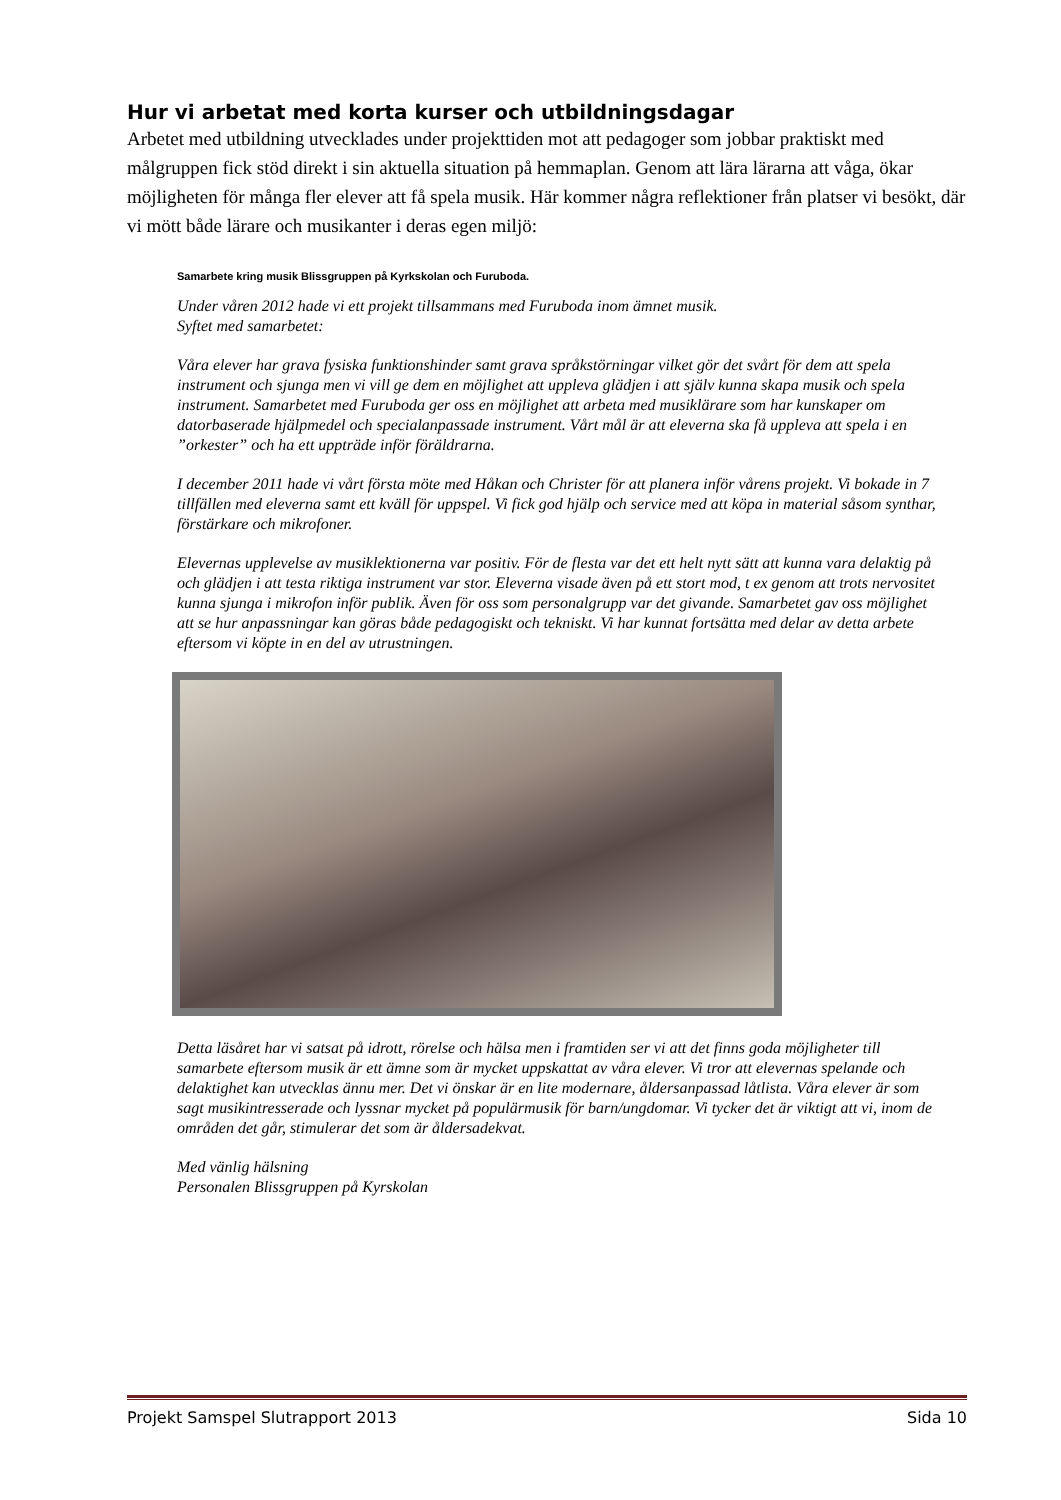Hur vi arbetat med korta kurser och utbildningsdagar
Arbetet med utbildning utvecklades under projekttiden mot att pedagoger som jobbar praktiskt med målgruppen fick stöd direkt i sin aktuella situation på hemmaplan. Genom att lära lärarna att våga, ökar möjligheten för många fler elever att få spela musik. Här kommer några reflektioner från platser vi besökt, där vi mött både lärare och musikanter i deras egen miljö:
Samarbete kring musik Blissgruppen på Kyrkskolan och Furuboda.
Under våren 2012 hade vi ett projekt tillsammans med Furuboda inom ämnet musik.
Syftet med samarbetet:
Våra elever har grava fysiska funktionshinder samt grava språkstörningar vilket gör det svårt för dem att spela instrument och sjunga men vi vill ge dem en möjlighet att uppleva glädjen i att själv kunna skapa musik och spela instrument. Samarbetet med Furuboda ger oss en möjlighet att arbeta med musiklärare som har kunskaper om datorbaserade hjälpmedel och specialanpassade instrument. Vårt mål är att eleverna ska få uppleva att spela i en ”orkester” och ha ett uppträde inför föräldrarna.
I december 2011 hade vi vårt första möte med Håkan och Christer för att planera inför vårens projekt. Vi bokade in 7 tillfällen med eleverna samt ett kväll för uppspel. Vi fick god hjälp och service med att köpa in material såsom synthar, förstärkare och mikrofoner.
Elevernas upplevelse av musiklektionerna var positiv. För de flesta var det ett helt nytt sätt att kunna vara delaktig på och glädjen i att testa riktiga instrument var stor. Eleverna visade även på ett stort mod, t ex genom att trots nervositet kunna sjunga i mikrofon inför publik. Även för oss som personalgrupp var det givande. Samarbetet gav oss möjlighet att se hur anpassningar kan göras både pedagogiskt och tekniskt. Vi har kunnat fortsätta med delar av detta arbete eftersom vi köpte in en del av utrustningen.
Detta läsåret har vi satsat på idrott, rörelse och hälsa men i framtiden ser vi att det finns goda möjligheter till samarbete eftersom musik är ett ämne som är mycket uppskattat av våra elever. Vi tror att elevernas spelande och delaktighet kan utvecklas ännu mer. Det vi önskar är en lite modernare, åldersanpassad låtlista. Våra elever är som sagt musikintresserade och lyssnar mycket på populärmusik för barn/ungdomar. Vi tycker det är viktigt att vi, inom de områden det går, stimulerar det som är åldersadekvat.
Med vänlig hälsning
Personalen Blissgruppen på Kyrskolan
Projekt Samspel Slutrapport 2013 Sida 10